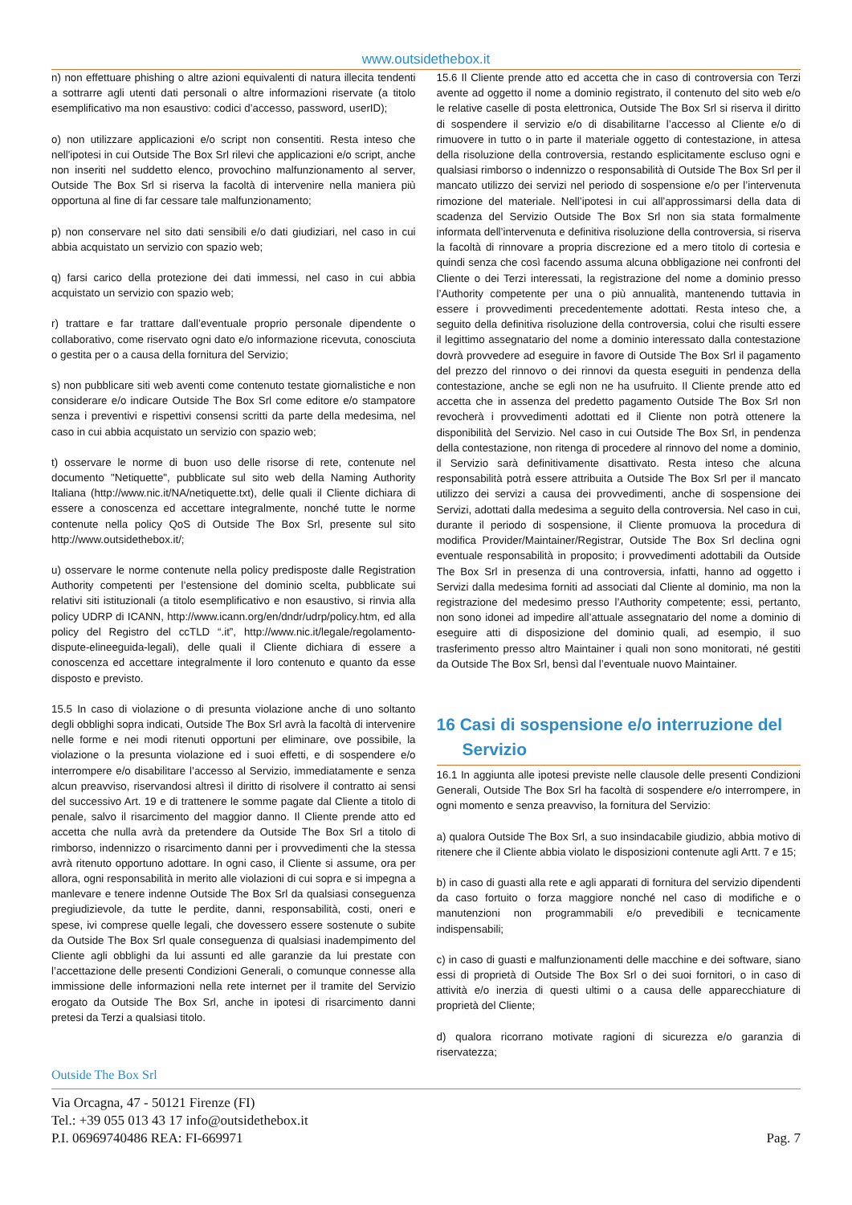www.outsidethebox.it
n) non effettuare phishing o altre azioni equivalenti di natura illecita tendenti a sottrarre agli utenti dati personali o altre informazioni riservate (a titolo esemplificativo ma non esaustivo: codici d’accesso, password, userID);
o) non utilizzare applicazioni e/o script non consentiti. Resta inteso che nell'ipotesi in cui Outside The Box Srl rilevi che applicazioni e/o script, anche non inseriti nel suddetto elenco, provochino malfunzionamento al server, Outside The Box Srl si riserva la facoltà di intervenire nella maniera più opportuna al fine di far cessare tale malfunzionamento;
p) non conservare nel sito dati sensibili e/o dati giudiziari, nel caso in cui abbia acquistato un servizio con spazio web;
q) farsi carico della protezione dei dati immessi, nel caso in cui abbia acquistato un servizio con spazio web;
r) trattare e far trattare dall’eventuale proprio personale dipendente o collaborativo, come riservato ogni dato e/o informazione ricevuta, conosciuta o gestita per o a causa della fornitura del Servizio;
s) non pubblicare siti web aventi come contenuto testate giornalistiche e non considerare e/o indicare Outside The Box Srl come editore e/o stampatore senza i preventivi e rispettivi consensi scritti da parte della medesima, nel caso in cui abbia acquistato un servizio con spazio web;
t) osservare le norme di buon uso delle risorse di rete, contenute nel documento "Netiquette", pubblicate sul sito web della Naming Authority Italiana (http://www.nic.it/NA/netiquette.txt), delle quali il Cliente dichiara di essere a conoscenza ed accettare integralmente, nonché tutte le norme contenute nella policy QoS di Outside The Box Srl, presente sul sito http://www.outsidethebox.it/;
u) osservare le norme contenute nella policy predisposte dalle Registration Authority competenti per l’estensione del dominio scelta, pubblicate sui relativi siti istituzionali (a titolo esemplificativo e non esaustivo, si rinvia alla policy UDRP di ICANN, http://www.icann.org/en/dndr/udrp/policy.htm, ed alla policy del Registro del ccTLD “.it”, http://www.nic.it/legale/regolamento-dispute-elineeguida-legali), delle quali il Cliente dichiara di essere a conoscenza ed accettare integralmente il loro contenuto e quanto da esse disposto e previsto.
15.5 In caso di violazione o di presunta violazione anche di uno soltanto degli obblighi sopra indicati, Outside The Box Srl avrà la facoltà di intervenire nelle forme e nei modi ritenuti opportuni per eliminare, ove possibile, la violazione o la presunta violazione ed i suoi effetti, e di sospendere e/o interrompere e/o disabilitare l’accesso al Servizio, immediatamente e senza alcun preavviso, riservandosi altresì il diritto di risolvere il contratto ai sensi del successivo Art. 19 e di trattenere le somme pagate dal Cliente a titolo di penale, salvo il risarcimento del maggior danno. Il Cliente prende atto ed accetta che nulla avrà da pretendere da Outside The Box Srl a titolo di rimborso, indennizzo o risarcimento danni per i provvedimenti che la stessa avrà ritenuto opportuno adottare. In ogni caso, il Cliente si assume, ora per allora, ogni responsabilità in merito alle violazioni di cui sopra e si impegna a manlevare e tenere indenne Outside The Box Srl da qualsiasi conseguenza pregiudizievole, da tutte le perdite, danni, responsabilità, costi, oneri e spese, ivi comprese quelle legali, che dovessero essere sostenute o subite da Outside The Box Srl quale conseguenza di qualsiasi inadempimento del Cliente agli obblighi da lui assunti ed alle garanzie da lui prestate con l’accettazione delle presenti Condizioni Generali, o comunque connesse alla immissione delle informazioni nella rete internet per il tramite del Servizio erogato da Outside The Box Srl, anche in ipotesi di risarcimento danni pretesi da Terzi a qualsiasi titolo.
15.6 Il Cliente prende atto ed accetta che in caso di controversia con Terzi avente ad oggetto il nome a dominio registrato, il contenuto del sito web e/o le relative caselle di posta elettronica, Outside The Box Srl si riserva il diritto di sospendere il servizio e/o di disabilitarne l’accesso al Cliente e/o di rimuovere in tutto o in parte il materiale oggetto di contestazione, in attesa della risoluzione della controversia, restando esplicitamente escluso ogni e qualsiasi rimborso o indennizzo o responsabilità di Outside The Box Srl per il mancato utilizzo dei servizi nel periodo di sospensione e/o per l’intervenuta rimozione del materiale. Nell’ipotesi in cui all’approssimarsi della data di scadenza del Servizio Outside The Box Srl non sia stata formalmente informata dell’intervenuta e definitiva risoluzione della controversia, si riserva la facoltà di rinnovare a propria discrezione ed a mero titolo di cortesia e quindi senza che così facendo assuma alcuna obbligazione nei confronti del Cliente o dei Terzi interessati, la registrazione del nome a dominio presso l’Authority competente per una o più annualità, mantenendo tuttavia in essere i provvedimenti precedentemente adottati. Resta inteso che, a seguito della definitiva risoluzione della controversia, colui che risulti essere il legittimo assegnatario del nome a dominio interessato dalla contestazione dovrà provvedere ad eseguire in favore di Outside The Box Srl il pagamento del prezzo del rinnovo o dei rinnovi da questa eseguiti in pendenza della contestazione, anche se egli non ne ha usufruito. Il Cliente prende atto ed accetta che in assenza del predetto pagamento Outside The Box Srl non revocherà i provvedimenti adottati ed il Cliente non potrà ottenere la disponibilità del Servizio. Nel caso in cui Outside The Box Srl, in pendenza della contestazione, non ritenga di procedere al rinnovo del nome a dominio, il Servizio sarà definitivamente disattivato. Resta inteso che alcuna responsabilità potrà essere attribuita a Outside The Box Srl per il mancato utilizzo dei servizi a causa dei provvedimenti, anche di sospensione dei Servizi, adottati dalla medesima a seguito della controversia. Nel caso in cui, durante il periodo di sospensione, il Cliente promuova la procedura di modifica Provider/Maintainer/Registrar, Outside The Box Srl declina ogni eventuale responsabilità in proposito; i provvedimenti adottabili da Outside The Box Srl in presenza di una controversia, infatti, hanno ad oggetto i Servizi dalla medesima forniti ad associati dal Cliente al dominio, ma non la registrazione del medesimo presso l’Authority competente; essi, pertanto, non sono idonei ad impedire all’attuale assegnatario del nome a dominio di eseguire atti di disposizione del dominio quali, ad esempio, il suo trasferimento presso altro Maintainer i quali non sono monitorati, né gestiti da Outside The Box Srl, bensì dal l’eventuale nuovo Maintainer.
16 Casi di sospensione e/o interruzione del
Servizio
16.1 In aggiunta alle ipotesi previste nelle clausole delle presenti Condizioni Generali, Outside The Box Srl ha facoltà di sospendere e/o interrompere, in ogni momento e senza preavviso, la fornitura del Servizio:
a) qualora Outside The Box Srl, a suo insindacabile giudizio, abbia motivo di ritenere che il Cliente abbia violato le disposizioni contenute agli Artt. 7 e 15;
b) in caso di guasti alla rete e agli apparati di fornitura del servizio dipendenti da caso fortuito o forza maggiore nonché nel caso di modifiche e o manutenzioni non programmabili e/o prevedibili e tecnicamente indispensabili;
c) in caso di guasti e malfunzionamenti delle macchine e dei software, siano essi di proprietà di Outside The Box Srl o dei suoi fornitori, o in caso di attività e/o inerzia di questi ultimi o a causa delle apparecchiature di proprietà del Cliente;
d) qualora ricorrano motivate ragioni di sicurezza e/o garanzia di riservatezza;
Outside The Box Srl
Via Orcagna, 47 - 50121 Firenze (FI)
Tel.: +39 055 013 43 17 info@outsidethebox.it
P.I. 06969740486 REA: FI-669971
Pag. 7